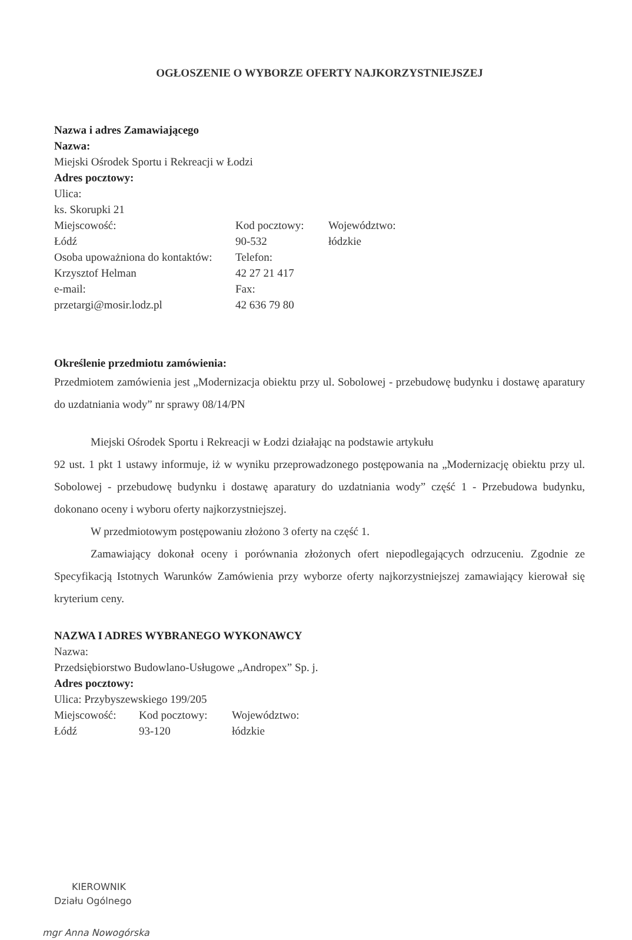OGŁOSZENIE O WYBORZE OFERTY NAJKORZYSTNIEJSZEJ
Nazwa i adres Zamawiającego
Nazwa:
Miejski Ośrodek Sportu i Rekreacji w Łodzi
Adres pocztowy:
Ulica:
ks. Skorupki 21
Miejscowość:
Kod pocztowy:
Województwo:
Łódź
90-532
łódzkie
Osoba upoważniona do kontaktów:
Telefon:
Krzysztof Helman
42 27 21 417
e-mail:
Fax:
przetargi@mosir.lodz.pl
42 636 79 80
Określenie przedmiotu zamówienia:
Przedmiotem zamówienia jest „Modernizacja obiektu przy ul. Sobolowej - przebudowę budynku i dostawę aparatury do uzdatniania wody” nr sprawy 08/14/PN
Miejski Ośrodek Sportu i Rekreacji w Łodzi działając na podstawie artykułu
92 ust. 1 pkt 1 ustawy informuje, iż w wyniku przeprowadzonego postępowania na „Modernizację obiektu przy ul. Sobolowej - przebudowę budynku i dostawę aparatury do uzdatniania wody” część 1 - Przebudowa budynku, dokonano oceny i wyboru oferty najkorzystniejszej.
W przedmiotowym postępowaniu złożono 3 oferty na część 1.
Zamawiający dokonał oceny i porównania złożonych ofert niepodlegających odrzuceniu. Zgodnie ze Specyfikacją Istotnych Warunków Zamówienia przy wyborze oferty najkorzystniejszej zamawiający kierował się kryterium ceny.
NAZWA I ADRES WYBRANEGO WYKONAWCY
Nazwa:
Przedsiębiorstwo Budowlano-Usługowe „Andropex” Sp. j.
Adres pocztowy:
Ulica: Przybyszewskiego 199/205
Miejscowość:
Kod pocztowy:
Województwo:
Łódź
93-120
łódzkie
KIEROWNIK
Działu Ogólnego
mgr Anna Nowogórska